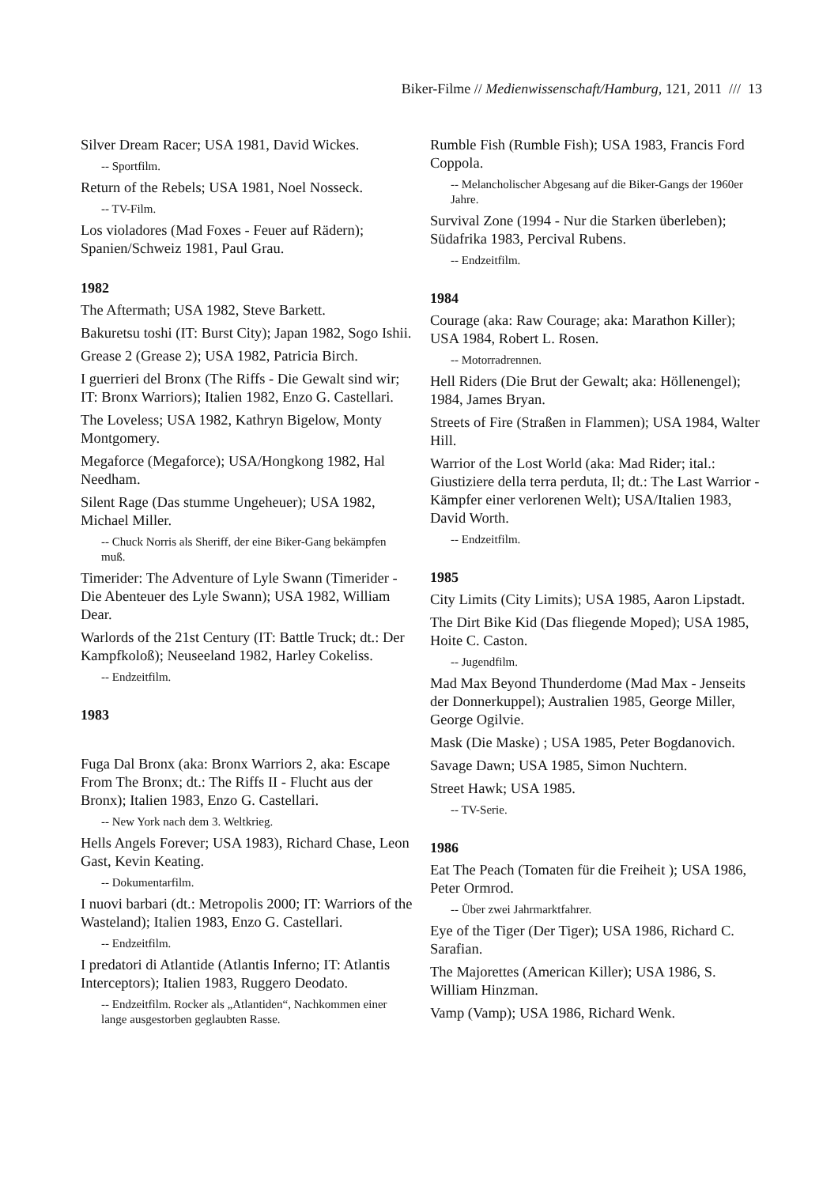Biker-Filme // Medienwissenschaft/Hamburg, 121, 2011 /// 13
Silver Dream Racer; USA 1981, David Wickes.
-- Sportfilm.
Return of the Rebels; USA 1981, Noel Nosseck.
-- TV-Film.
Los violadores (Mad Foxes - Feuer auf Rädern); Spanien/Schweiz 1981, Paul Grau.
1982
The Aftermath; USA 1982, Steve Barkett.
Bakuretsu toshi (IT: Burst City); Japan 1982, Sogo Ishii.
Grease 2 (Grease 2); USA 1982, Patricia Birch.
I guerrieri del Bronx (The Riffs - Die Gewalt sind wir; IT: Bronx Warriors); Italien 1982, Enzo G. Castellari.
The Loveless; USA 1982, Kathryn Bigelow, Monty Montgomery.
Megaforce (Megaforce); USA/Hongkong 1982, Hal Needham.
Silent Rage (Das stumme Ungeheuer); USA 1982, Michael Miller.
-- Chuck Norris als Sheriff, der eine Biker-Gang bekämpfen muß.
Timerider: The Adventure of Lyle Swann (Timerider - Die Abenteuer des Lyle Swann); USA 1982, William Dear.
Warlords of the 21st Century (IT: Battle Truck; dt.: Der Kampfkoloß); Neuseeland 1982, Harley Cokeliss.
-- Endzeitfilm.
1983
Fuga Dal Bronx (aka: Bronx Warriors 2, aka: Escape From The Bronx; dt.: The Riffs II - Flucht aus der Bronx); Italien 1983, Enzo G. Castellari.
-- New York nach dem 3. Weltkrieg.
Hells Angels Forever; USA 1983), Richard Chase, Leon Gast, Kevin Keating.
-- Dokumentarfilm.
I nuovi barbari (dt.: Metropolis 2000; IT: Warriors of the Wasteland); Italien 1983, Enzo G. Castellari.
-- Endzeitfilm.
I predatori di Atlantide (Atlantis Inferno; IT: Atlantis Interceptors); Italien 1983, Ruggero Deodato.
-- Endzeitfilm. Rocker als „Atlantiden“, Nachkommen einer lange ausgestorben geglaubten Rasse.
Rumble Fish (Rumble Fish); USA 1983, Francis Ford Coppola.
-- Melancholischer Abgesang auf die Biker-Gangs der 1960er Jahre.
Survival Zone (1994 - Nur die Starken überleben); Südafrika 1983, Percival Rubens.
-- Endzeitfilm.
1984
Courage (aka: Raw Courage; aka: Marathon Killer); USA 1984, Robert L. Rosen.
-- Motorradrennen.
Hell Riders (Die Brut der Gewalt; aka: Höllenengel); 1984, James Bryan.
Streets of Fire (Straßen in Flammen); USA 1984, Walter Hill.
Warrior of the Lost World (aka: Mad Rider; ital.: Giustiziere della terra perduta, Il; dt.: The Last Warrior - Kämpfer einer verlorenen Welt); USA/Italien 1983, David Worth.
-- Endzeitfilm.
1985
City Limits (City Limits); USA 1985, Aaron Lipstadt.
The Dirt Bike Kid (Das fliegende Moped); USA 1985, Hoite C. Caston.
-- Jugendfilm.
Mad Max Beyond Thunderdome (Mad Max - Jenseits der Donnerkuppel); Australien 1985, George Miller, George Ogilvie.
Mask (Die Maske) ; USA 1985, Peter Bogdanovich.
Savage Dawn; USA 1985, Simon Nuchtern.
Street Hawk; USA 1985.
-- TV-Serie.
1986
Eat The Peach (Tomaten für die Freiheit ); USA 1986, Peter Ormrod.
-- Über zwei Jahrmarktfahrer.
Eye of the Tiger (Der Tiger); USA 1986, Richard C. Sarafian.
The Majorettes (American Killer); USA 1986, S. William Hinzman.
Vamp (Vamp); USA 1986, Richard Wenk.